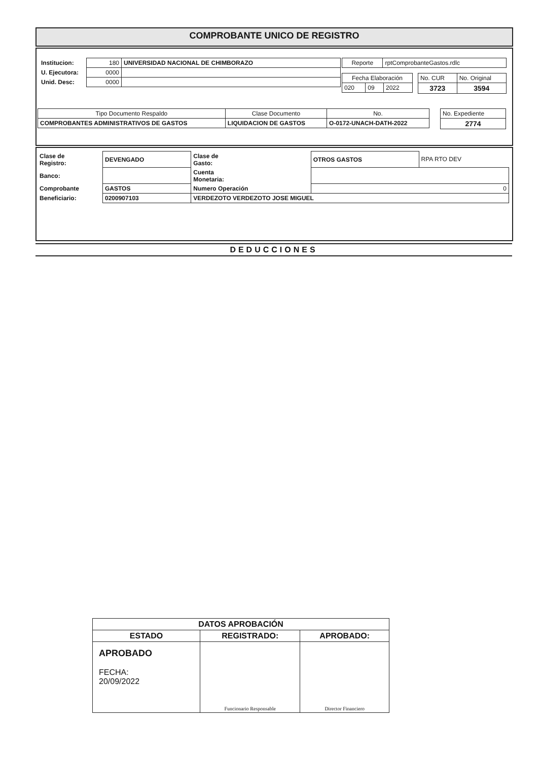COMPROBANTE UNICO DE REGISTRO
| Institucion: | 180 | UNIVERSIDAD NACIONAL DE CHIMBORAZO |
| U. Ejecutora: | 0000 | |
| Unid. Desc: | 0000 | |
| Reporte | rptComprobanteGastos.rdlc |
| Fecha Elaboración | | |
| 020 | 09 | 2022 |
| No. CUR | No. Original |
| 3723 | 3594 |
| Tipo Documento Respaldo | Clase Documento | No. |
| --- | --- | --- |
| COMPROBANTES ADMINISTRATIVOS DE GASTOS | LIQUIDACION DE GASTOS | O-0172-UNACH-DATH-2022 |
| No. Expediente |
| 2774 |
| Clase de Registro: | DEVENGADO | Clase de Gasto: | OTROS GASTOS | RPA RTO DEV |
| Banco: | | Cuenta Monetaria: | | |
| Comprobante | GASTOS | Numero Operación | 0 | |
| Beneficiario: | 0200907103 | VERDEZOTO VERDEZOTO JOSE MIGUEL | | |
DEDUCCIONES
| DATOS APROBACIÓN | | |
| --- | --- | --- |
| ESTADO | REGISTRADO: | APROBADO: |
| APROBADO FECHA: 20/09/2022 | Funcionario Responsable | Director Financiero |